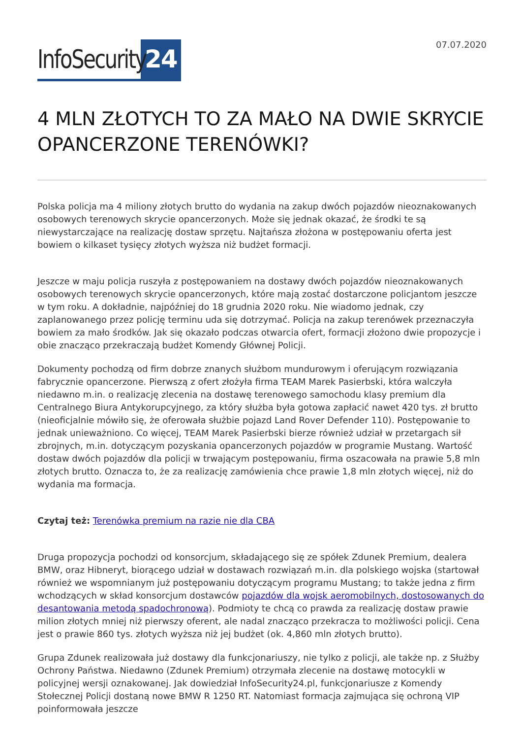InfoSecurity 24
07.07.2020
4 MLN ZŁOTYCH TO ZA MAŁO NA DWIE SKRYCIE OPANCERZONE TERENÓWKI?
Polska policja ma 4 miliony złotych brutto do wydania na zakup dwóch pojazdów nieoznakowanych osobowych terenowych skrycie opancerzonych. Może się jednak okazać, że środki te są niewystarczające na realizację dostaw sprzętu. Najtańsza złożona w postępowaniu oferta jest bowiem o kilkaset tysięcy złotych wyższa niż budżet formacji.
Jeszcze w maju policja ruszyła z postępowaniem na dostawy dwóch pojazdów nieoznakowanych osobowych terenowych skrycie opancerzonych, które mają zostać dostarczone policjantom jeszcze w tym roku. A dokładnie, najpóźniej do 18 grudnia 2020 roku. Nie wiadomo jednak, czy zaplanowanego przez policję terminu uda się dotrzymać. Policja na zakup terenówek przeznaczyła bowiem za mało środków. Jak się okazało podczas otwarcia ofert, formacji złożono dwie propozycje i obie znacząco przekraczają budżet Komendy Głównej Policji.
Dokumenty pochodzą od firm dobrze znanych służbom mundurowym i oferującym rozwiązania fabrycznie opancerzone. Pierwszą z ofert złożyła firma TEAM Marek Pasierbski, która walczyła niedawno m.in. o realizację zlecenia na dostawę terenowego samochodu klasy premium dla Centralnego Biura Antykorupcyjnego, za który służba była gotowa zapłacić nawet 420 tys. zł brutto (nieoficjalnie mówiło się, że oferowała służbie pojazd Land Rover Defender 110). Postępowanie to jednak unieważniono. Co więcej, TEAM Marek Pasierbski bierze również udział w przetargach sił zbrojnych, m.in. dotyczącym pozyskania opancerzonych pojazdów w programie Mustang. Wartość dostaw dwóch pojazdów dla policji w trwającym postępowaniu, firma oszacowała na prawie 5,8 mln złotych brutto. Oznacza to, że za realizację zamówienia chce prawie 1,8 mln złotych więcej, niż do wydania ma formacja.
Czytaj też: Terenówka premium na razie nie dla CBA
Druga propozycja pochodzi od konsorcjum, składającego się ze spółek Zdunek Premium, dealera BMW, oraz Hibneryt, biorącego udział w dostawach rozwiązań m.in. dla polskiego wojska (startował również we wspomnianym już postępowaniu dotyczącym programu Mustang; to także jedna z firm wchodzących w skład konsorcjum dostawców pojazdów dla wojsk aeromobilnych, dostosowanych do desantowania metodą spadochronową). Podmioty te chcą co prawda za realizację dostaw prawie milion złotych mniej niż pierwszy oferent, ale nadal znacząco przekracza to możliwości policji. Cena jest o prawie 860 tys. złotych wyższa niż jej budżet (ok. 4,860 mln złotych brutto).
Grupa Zdunek realizowała już dostawy dla funkcjonariuszy, nie tylko z policji, ale także np. z Służby Ochrony Państwa. Niedawno (Zdunek Premium) otrzymała zlecenie na dostawę motocykli w policyjnej wersji oznakowanej. Jak dowiedział InfoSecurity24.pl, funkcjonariusze z Komendy Stołecznej Policji dostaną nowe BMW R 1250 RT. Natomiast formacja zajmująca się ochroną VIP poinformowała jeszcze